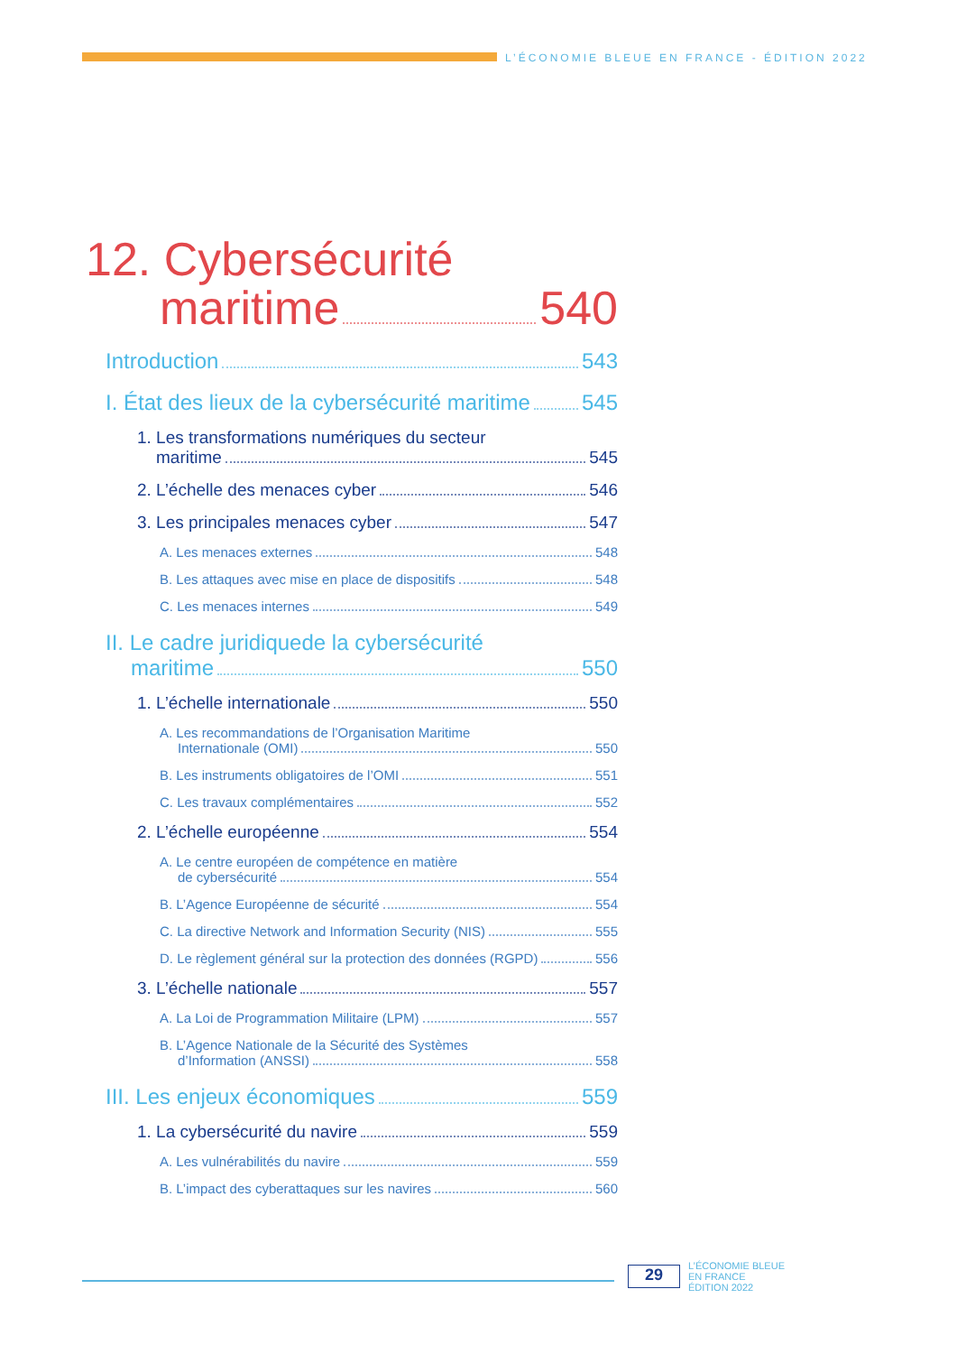L’ÉCONOMIE BLEUE EN FRANCE - ÉDITION 2022
12. Cybersécurité
maritime 540
Introduction 543
I. État des lieux de la cybersécurité maritime 545
1. Les transformations numériques du secteur
maritime 545
2. L’échelle des menaces cyber 546
3. Les principales menaces cyber 547
A. Les menaces externes 548
B. Les attaques avec mise en place de dispositifs 548
C. Les menaces internes 549
II. Le cadre juridiquede la cybersécurité
maritime 550
1. L’échelle internationale 550
A. Les recommandations de l’Organisation Maritime
Internationale (OMI) 550
B. Les instruments obligatoires de l’OMI 551
C. Les travaux complémentaires 552
2. L’échelle européenne 554
A. Le centre européen de compétence en matière
de cybersécurité 554
B. L’Agence Européenne de sécurité 554
C. La directive Network and Information Security (NIS) 555
D. Le règlement général sur la protection des données (RGPD) 556
3. L’échelle nationale 557
A. La Loi de Programmation Militaire (LPM) 557
B. L’Agence Nationale de la Sécurité des Systèmes
d’Information (ANSSI) 558
III. Les enjeux économiques 559
1. La cybersécurité du navire 559
A. Les vulnérabilités du navire 559
B. L’impact des cyberattaques sur les navires 560
29
L’ÉCONOMIE BLEUE
EN FRANCE
ÉDITION 2022